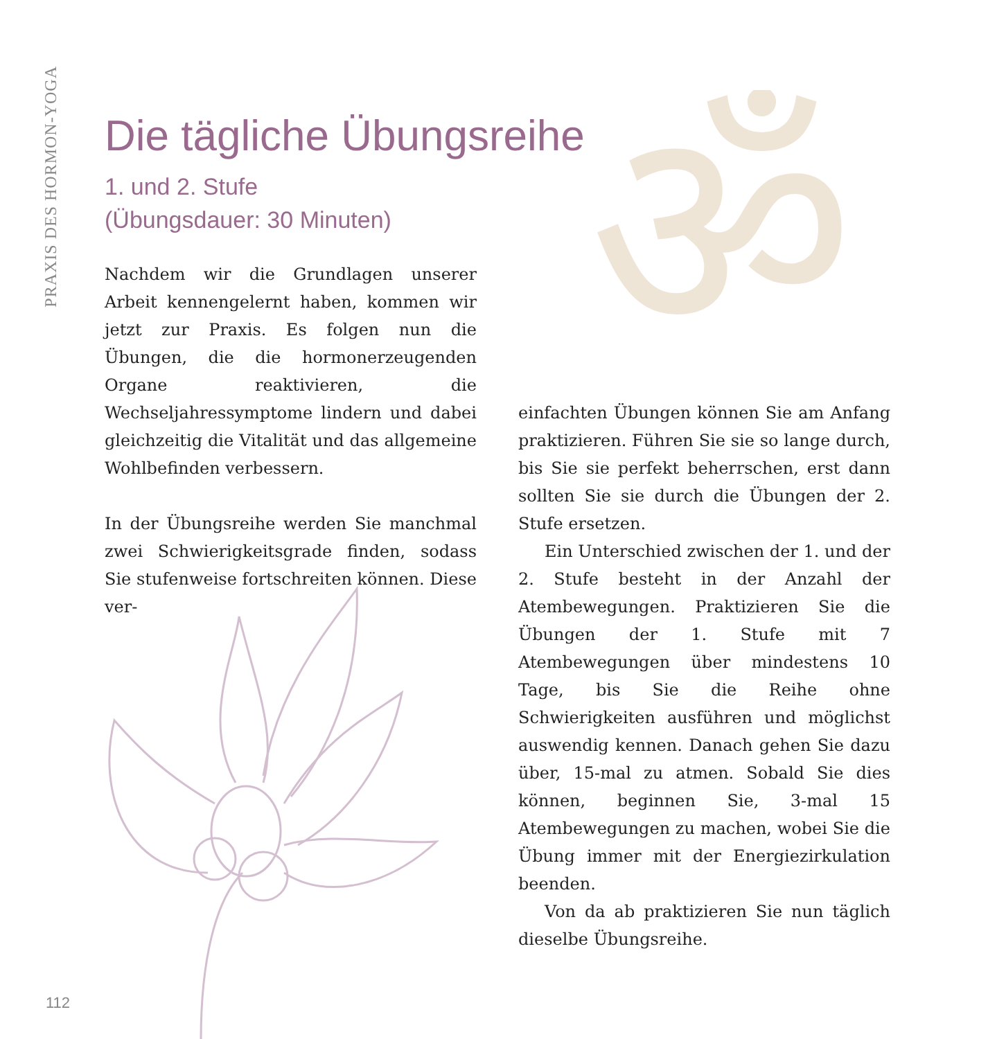ॐ
PRAXIS DES HORMON-YOGA
Die tägliche Übungsreihe
1. und 2. Stufe
(Übungsdauer: 30 Minuten)
Nachdem wir die Grundlagen unserer Arbeit kennengelernt haben, kommen wir jetzt zur Praxis. Es folgen nun die Übungen, die die hormonerzeugenden Organe reaktivieren, die Wechseljahressymptome lindern und dabei gleichzeitig die Vitalität und das allgemeine Wohlbefinden verbessern.
In der Übungsreihe werden Sie manchmal zwei Schwierigkeitsgrade finden, sodass Sie stufenweise fortschreiten können. Diese ver-
einfachten Übungen können Sie am Anfang praktizieren. Führen Sie sie so lange durch, bis Sie sie perfekt beherrschen, erst dann sollten Sie sie durch die Übungen der 2. Stufe ersetzen.
Ein Unterschied zwischen der 1. und der 2. Stufe besteht in der Anzahl der Atembewegungen. Praktizieren Sie die Übungen der 1. Stufe mit 7 Atembewegungen über mindestens 10 Tage, bis Sie die Reihe ohne Schwierigkeiten ausführen und möglichst auswendig kennen. Danach gehen Sie dazu über, 15-mal zu atmen. Sobald Sie dies können, beginnen Sie, 3-mal 15 Atembewegungen zu machen, wobei Sie die Übung immer mit der Energiezirkulation beenden.
Von da ab praktizieren Sie nun täglich dieselbe Übungsreihe.
112